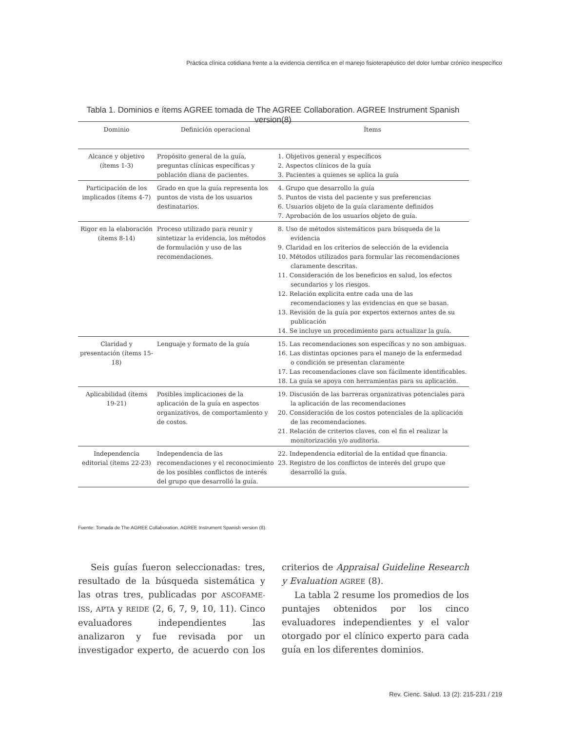Práctica clínica cotidiana frente a la evidencia científica en el manejo fisioterapéutico del dolor lumbar crónico inespecífico
Tabla 1. Dominios e ítems AGREE tomada de The AGREE Collaboration. AGREE Instrument Spanish version(8)
| Dominio | Definición operacional | Ítems |
| --- | --- | --- |
| Alcance y objetivo (ítems 1-3) | Propósito general de la guía, preguntas clínicas específicas y población diana de pacientes. | 1. Objetivos general y específicos 2. Aspectos clínicos de la guía 3. Pacientes a quienes se aplica la guía |
| Participación de los implicados (ítems 4-7) | Grado en que la guía representa los puntos de vista de los usuarios destinatarios. | 4. Grupo que desarrollo la guía 5. Puntos de vista del paciente y sus preferencias 6. Usuarios objeto de la guía claramente definidos 7. Aprobación de los usuarios objeto de guía. |
| Rigor en la elaboración (ítems 8-14) | Proceso utilizado para reunir y sintetizar la evidencia, los métodos de formulación y uso de las recomendaciones. | 8. Uso de métodos sistemáticos para búsqueda de la evidencia 9. Claridad en los criterios de selección de la evidencia 10. Métodos utilizados para formular las recomendaciones claramente descritas. 11. Consideración de los beneficios en salud, los efectos secundarios y los riesgos. 12. Relación explicita entre cada una de las recomendaciones y las evidencias en que se basan. 13. Revisión de la guía por expertos externos antes de su publicación 14. Se incluye un procedimiento para actualizar la guía. |
| Claridad y presentación (ítems 15-18) | Lenguaje y formato de la guía | 15. Las recomendaciones son específicas y no son ambiguas. 16. Las distintas opciones para el manejo de la enfermedad o condición se presentan claramente 17. Las recomendaciones clave son fácilmente identificables. 18. La guía se apoya con herramientas para su aplicación. |
| Aplicabilidad (ítems 19-21) | Posibles implicaciones de la aplicación de la guía en aspectos organizativos, de comportamiento y de costos. | 19. Discusión de las barreras organizativas potenciales para la aplicación de las recomendaciones 20. Consideración de los costos potenciales de la aplicación de las recomendaciones. 21. Relación de criterios claves, con el fin el realizar la monitorización y/o auditoria. |
| Independencia editorial (ítems 22-23) | Independencia de las recomendaciones y el reconocimiento de los posibles conflictos de interés del grupo que desarrolló la guía. | 22. Independencia editorial de la entidad que financia. 23. Registro de los conflictos de interés del grupo que desarrolló la guía. |
Fuente: Tomada de The AGREE Collaboration. AGREE Instrument Spanish version (8).
Seis guías fueron seleccionadas: tres, resultado de la búsqueda sistemática y las otras tres, publicadas por ASCOFAME-ISS, APTA y REIDE (2, 6, 7, 9, 10, 11). Cinco evaluadores independientes las analizaron y fue revisada por un investigador experto, de acuerdo con los criterios de Appraisal Guideline Research y Evaluation AGREE (8).
La tabla 2 resume los promedios de los puntajes obtenidos por los cinco evaluadores independientes y el valor otorgado por el clínico experto para cada guía en los diferentes dominios.
Rev. Cienc. Salud. 13 (2): 215-231 / 219